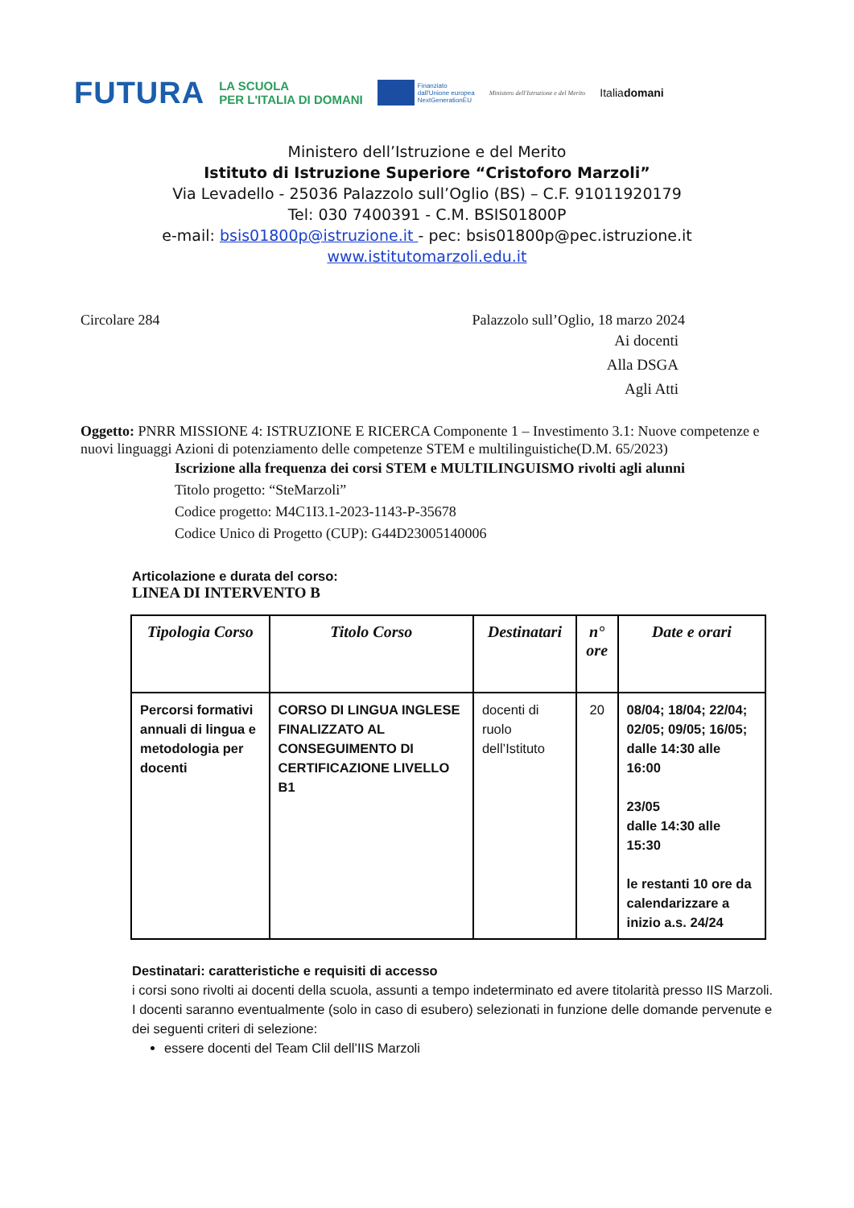FUTURA LA SCUOLA
PER L'ITALIA DI DOMANI Finanziato
dall'Unione europea
NextGenerationEU Ministero dell'Istruzione e del Merito Italiadomani
Ministero dell’Istruzione e del Merito
Istituto di Istruzione Superiore “Cristoforo Marzoli”
Via Levadello - 25036 Palazzolo sull’Oglio (BS) – C.F. 91011920179
Tel: 030 7400391 - C.M. BSIS01800P
e-mail: bsis01800p@istruzione.it - pec: bsis01800p@pec.istruzione.it
www.istitutomarzoli.edu.it
Circolare 284 Palazzolo sull’Oglio, 18 marzo 2024
Ai docenti
Alla DSGA
Agli Atti
Oggetto: PNRR MISSIONE 4: ISTRUZIONE E RICERCA Componente 1 – Investimento 3.1: Nuove competenze e nuovi linguaggi Azioni di potenziamento delle competenze STEM e multilinguistiche(D.M. 65/2023)
Iscrizione alla frequenza dei corsi STEM e MULTILINGUISMO rivolti agli alunni
Titolo progetto: “SteMarzoli”
Codice progetto: M4C1I3.1-2023-1143-P-35678
Codice Unico di Progetto (CUP): G44D23005140006
Articolazione e durata del corso:
LINEA DI INTERVENTO B
| Tipologia Corso | Titolo Corso | Destinatari | n° ore | Date e orari |
| --- | --- | --- | --- | --- |
| Percorsi formativi annuali di lingua e metodologia per docenti | CORSO DI LINGUA INGLESE FINALIZZATO AL CONSEGUIMENTO DI CERTIFICAZIONE LIVELLO B1 | docenti di ruolo dell’Istituto | 20 | 08/04; 18/04; 22/04; 02/05; 09/05; 16/05; dalle 14:30 alle 16:00 23/05 dalle 14:30 alle 15:30 le restanti 10 ore da calendarizzare a inizio a.s. 24/24 |
Destinatari: caratteristiche e requisiti di accesso
i corsi sono rivolti ai docenti della scuola, assunti a tempo indeterminato ed avere titolarità presso IIS Marzoli.
I docenti saranno eventualmente (solo in caso di esubero) selezionati in funzione delle domande pervenute e dei seguenti criteri di selezione:
essere docenti del Team Clil dell’IIS Marzoli